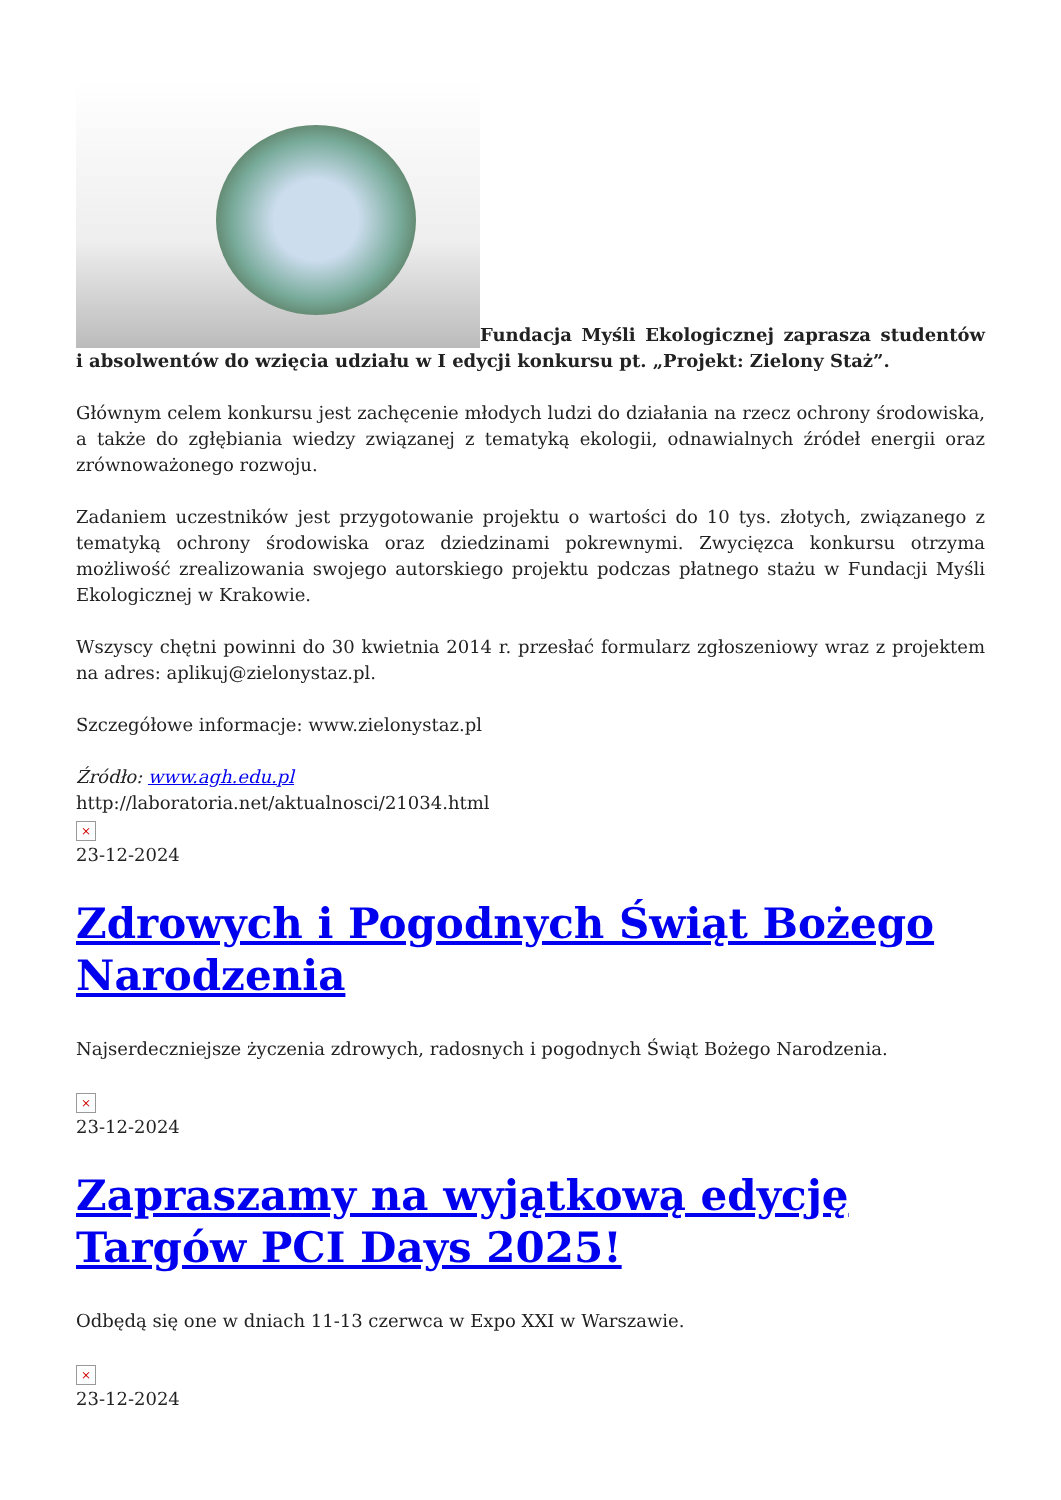Fundacja Myśli Ekologicznej zaprasza studentów i absolwentów do wzięcia udziału w I edycji konkursu pt. „Projekt: Zielony Staż”.
Głównym celem konkursu jest zachęcenie młodych ludzi do działania na rzecz ochrony środowiska, a także do zgłębiania wiedzy związanej z tematyką ekologii, odnawialnych źródeł energii oraz zrównoważonego rozwoju.
Zadaniem uczestników jest przygotowanie projektu o wartości do 10 tys. złotych, związanego z tematyką ochrony środowiska oraz dziedzinami pokrewnymi. Zwycięzca konkursu otrzyma możliwość zrealizowania swojego autorskiego projektu podczas płatnego stażu w Fundacji Myśli Ekologicznej w Krakowie.
Wszyscy chętni powinni do 30 kwietnia 2014 r. przesłać formularz zgłoszeniowy wraz z projektem na adres: aplikuj@zielonystaz.pl.
Szczegółowe informacje: www.zielonystaz.pl
Źródło: www.agh.edu.pl
http://laboratoria.net/aktualnosci/21034.html
×
23-12-2024
Zdrowych i Pogodnych Świąt Bożego Narodzenia
Najserdeczniejsze życzenia zdrowych, radosnych i pogodnych Świąt Bożego Narodzenia.
×
23-12-2024
Zapraszamy na wyjątkową edycję Targów PCI Days 2025!
Odbędą się one w dniach 11-13 czerwca w Expo XXI w Warszawie.
×
23-12-2024